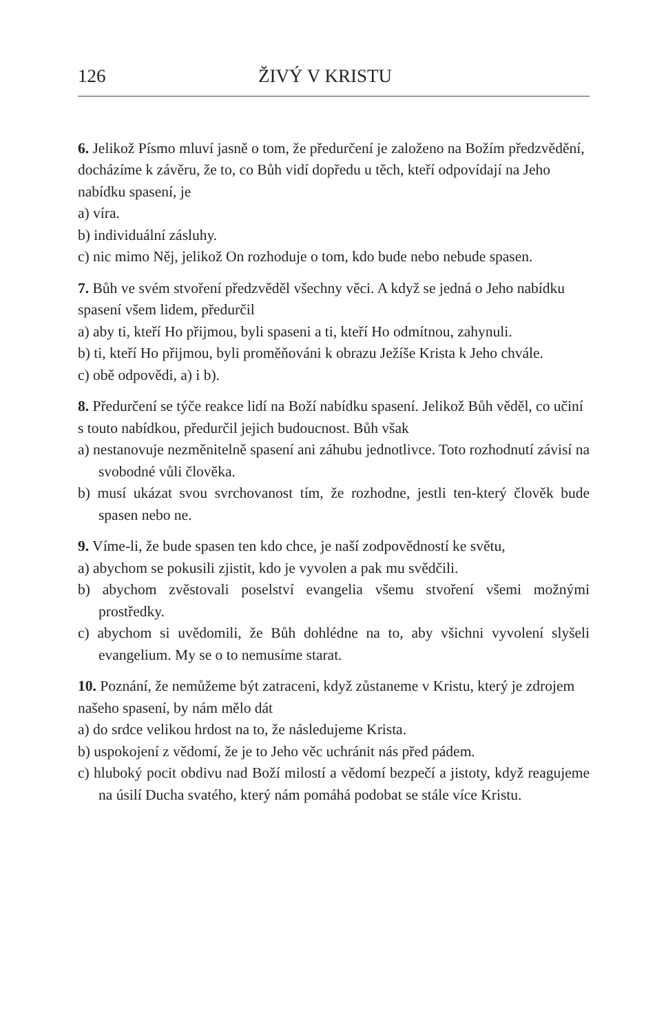126 ŽIVÝ V KRISTU
6. Jelikož Písmo mluví jasně o tom, že předurčení je založeno na Božím předzvědění, docházíme k závěru, že to, co Bůh vidí dopředu u těch, kteří odpovídají na Jeho nabídku spasení, je
a) víra.
b) individuální zásluhy.
c) nic mimo Něj, jelikož On rozhoduje o tom, kdo bude nebo nebude spasen.
7. Bůh ve svém stvoření předzvěděl všechny věci. A když se jedná o Jeho nabídku spasení všem lidem, předurčil
a) aby ti, kteří Ho přijmou, byli spaseni a ti, kteří Ho odmítnou, zahynuli.
b) ti, kteří Ho přijmou, byli proměňováni k obrazu Ježíše Krista k Jeho chvále.
c) obě odpovědi, a) i b).
8. Předurčení se týče reakce lidí na Boží nabídku spasení. Jelikož Bůh věděl, co učiní s touto nabídkou, předurčil jejich budoucnost. Bůh však
a) nestanovuje nezměnitelně spasení ani záhubu jednotlivce. Toto rozhodnutí závisí na svobodné vůli člověka.
b) musí ukázat svou svrchovanost tím, že rozhodne, jestli ten-který člověk bude spasen nebo ne.
9. Víme-li, že bude spasen ten kdo chce, je naší zodpovědností ke světu,
a) abychom se pokusili zjistit, kdo je vyvolen a pak mu svědčili.
b) abychom zvěstovali poselství evangelia všemu stvoření všemi možnými prostředky.
c) abychom si uvědomili, že Bůh dohlédne na to, aby všichni vyvolení slyšeli evangelium. My se o to nemusíme starat.
10. Poznání, že nemůžeme být zatraceni, když zůstaneme v Kristu, který je zdrojem našeho spasení, by nám mělo dát
a) do srdce velikou hrdost na to, že následujeme Krista.
b) uspokojení z vědomí, že je to Jeho věc uchránit nás před pádem.
c) hluboký pocit obdivu nad Boží milostí a vědomí bezpečí a jistoty, když reagujeme na úsilí Ducha svatého, který nám pomáhá podobat se stále více Kristu.